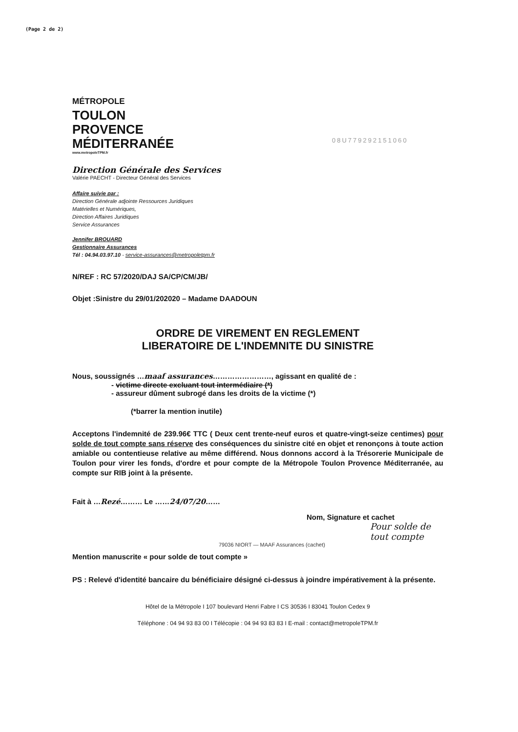(Page 2 de 2)
08U779292151060
MÉTROPOLE
TOULON
PROVENCE
MÉDITERRANÉE
www.metropoleTPM.fr
Direction Générale des Services
Valérie PAECHT - Directeur Général des Services
Affaire suivie par :
Direction Générale adjointe Ressources Juridiques
Matérielles et Numériques,
Direction Affaires Juridiques
Service Assurances
Jennifer BROUARD
Gestionnaire Assurances
Tél : 04.94.03.97.10 - service-assurances@metropoletpm.fr
N/REF : RC 57/2020/DAJ SA/CP/CM/JB/
Objet :Sinistre du 29/01/202020 – Madame DAADOUN
ORDRE DE VIREMENT EN REGLEMENT
LIBERATOIRE DE L'INDEMNITE DU SINISTRE
Nous, soussignés …maaf assurances……………………, agissant en qualité de :
- victime directe excluant tout intermédiaire (*)
- assureur dûment subrogé dans les droits de la victime (*)
(*barrer la mention inutile)
Acceptons l'indemnité de 239.96€ TTC ( Deux cent trente-neuf euros et quatre-vingt-seize centimes) pour solde de tout compte sans réserve des conséquences du sinistre cité en objet et renonçons à toute action amiable ou contentieuse relative au même différend. Nous donnons accord à la Trésorerie Municipale de Toulon pour virer les fonds, d'ordre et pour compte de la Métropole Toulon Provence Méditerranée, au compte sur RIB joint à la présente.
Fait à …Rezé……… Le ……24/07/20……
Nom, Signature et cachet
Pour solde de tout compte
79036 NIORT — MAAF Assurances (cachet)
Mention manuscrite « pour solde de tout compte »
PS : Relevé d'identité bancaire du bénéficiaire désigné ci-dessus à joindre impérativement à la présente.
Hôtel de la Métropole I 107 boulevard Henri Fabre I CS 30536 I 83041 Toulon Cedex 9
Téléphone : 04 94 93 83 00 I Télécopie : 04 94 93 83 83 I E-mail : contact@metropoleTPM.fr